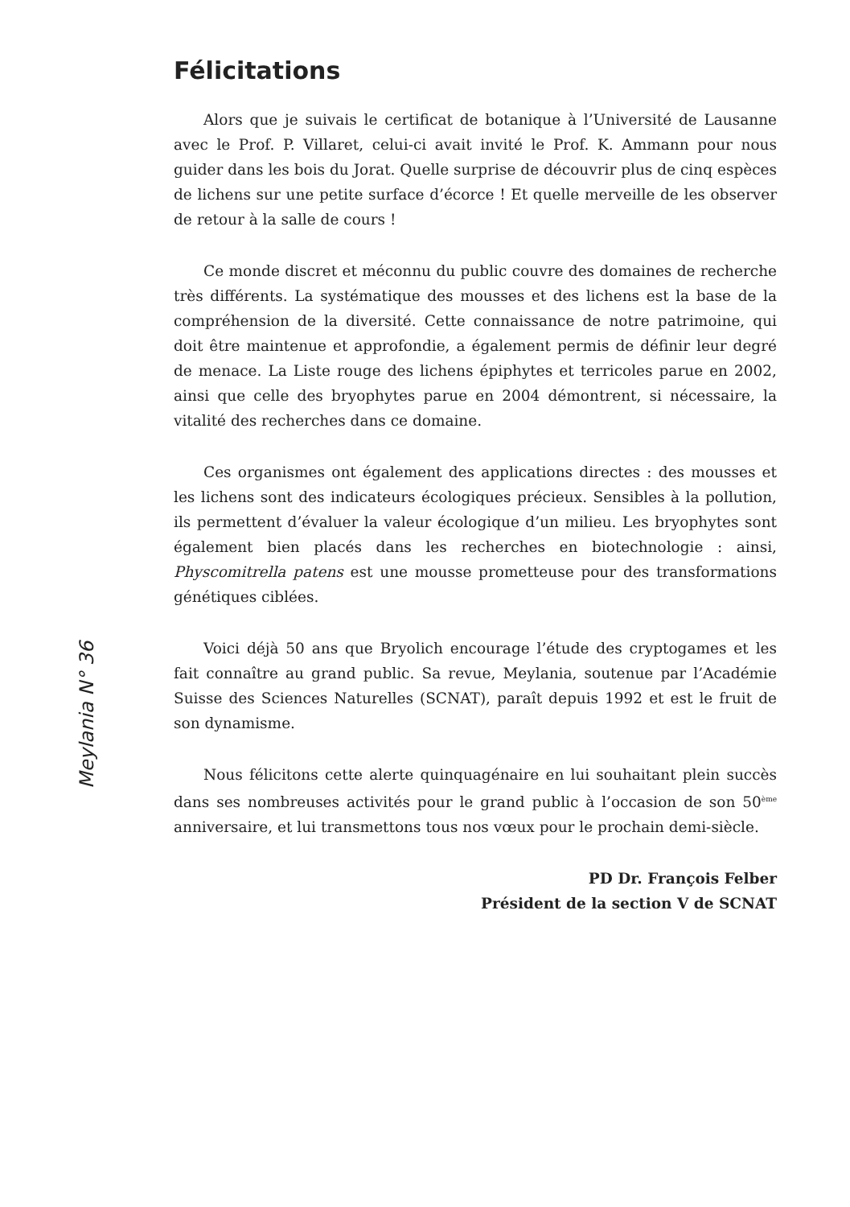Meylania N° 36
Félicitations
Alors que je suivais le certificat de botanique à l’Université de Lausanne avec le Prof. P. Villaret, celui-ci avait invité le Prof. K. Ammann pour nous guider dans les bois du Jorat. Quelle surprise de découvrir plus de cinq espèces de lichens sur une petite surface d’écorce ! Et quelle merveille de les observer de retour à la salle de cours !
Ce monde discret et méconnu du public couvre des domaines de recherche très différents. La systématique des mousses et des lichens est la base de la compréhension de la diversité. Cette connaissance de notre patrimoine, qui doit être maintenue et approfondie, a également permis de définir leur degré de menace. La Liste rouge des lichens épiphytes et terricoles parue en 2002, ainsi que celle des bryophytes parue en 2004 démontrent, si nécessaire, la vitalité des recherches dans ce domaine.
Ces organismes ont également des applications directes : des mousses et les lichens sont des indicateurs écologiques précieux. Sensibles à la pollution, ils permettent d’évaluer la valeur écologique d’un milieu. Les bryophytes sont également bien placés dans les recherches en biotechnologie : ainsi, Physcomitrella patens est une mousse prometteuse pour des transformations génétiques ciblées.
Voici déjà 50 ans que Bryolich encourage l’étude des cryptogames et les fait connaître au grand public. Sa revue, Meylania, soutenue par l’Académie Suisse des Sciences Naturelles (SCNAT), paraît depuis 1992 et est le fruit de son dynamisme.
Nous félicitons cette alerte quinquagénaire en lui souhaitant plein succès dans ses nombreuses activités pour le grand public à l’occasion de son 50<sup>ème</sup> anniversaire, et lui transmettons tous nos vœux pour le prochain demi-siècle.
PD Dr. François Felber
Président de la section V de SCNAT